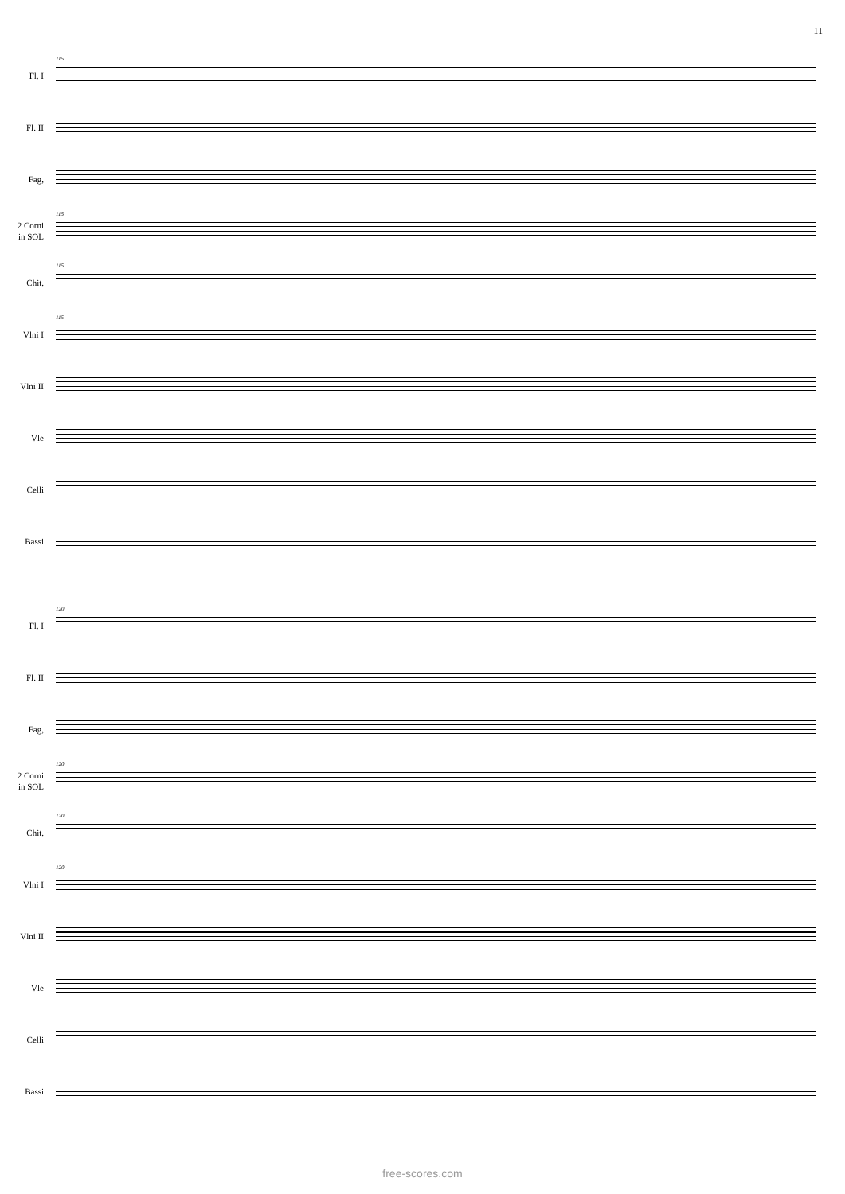11
Fl. I
115
Fl. II
Fag,
2 Corni
in SOL
115
Chit.
115
Vlni I
115
Vlni II
Vle
Celli
Bassi
Fl. I
120
Fl. II
Fag,
2 Corni
in SOL
120
Chit.
120
Vlni I
120
Vlni II
Vle
Celli
Bassi
free-scores.com